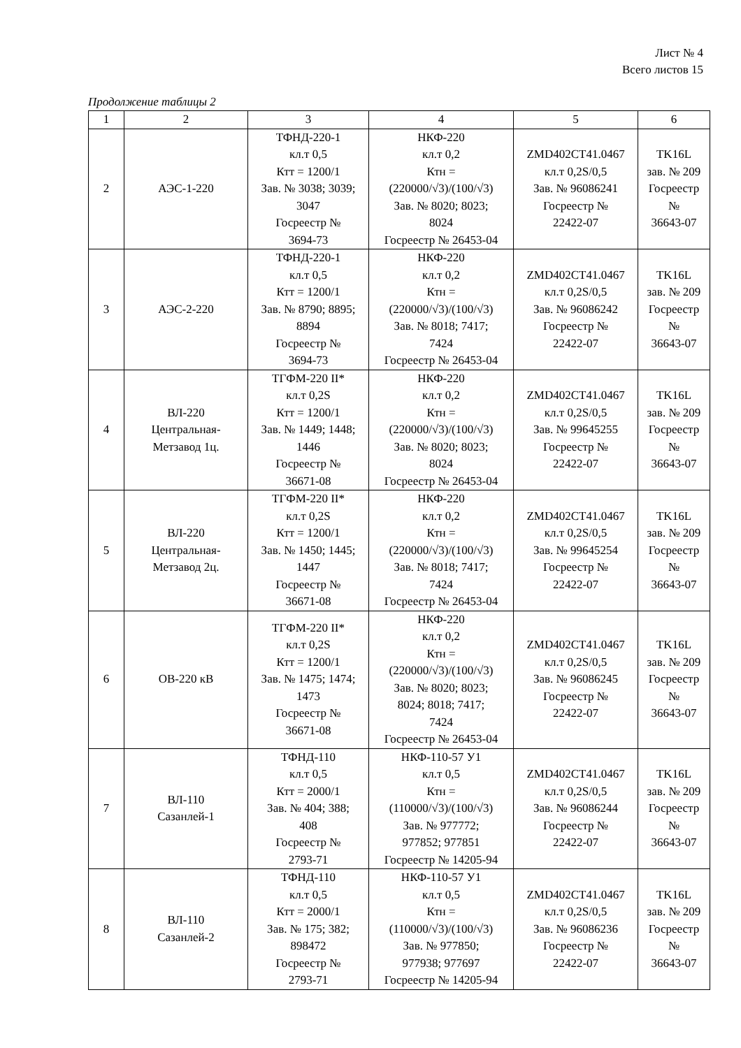Лист № 4
Всего листов 15
Продолжение таблицы 2
| 1 | 2 | 3 | 4 | 5 | 6 |
| --- | --- | --- | --- | --- | --- |
| 2 | АЭС-1-220 | ТФНД-220-1 кл.т 0,5 Ктт = 1200/1 Зав. № 3038; 3039; 3047 Госреестр № 3694-73 | НКФ-220 кл.т 0,2 Ктн = (220000/√3)/(100/√3) Зав. № 8020; 8023; 8024 Госреестр № 26453-04 | ZMD402CT41.0467 кл.т 0,2S/0,5 Зав. № 96086241 Госреестр № 22422-07 | TK16L зав. № 209 Госреестр № 36643-07 |
| 3 | АЭС-2-220 | ТФНД-220-1 кл.т 0,5 Ктт = 1200/1 Зав. № 8790; 8895; 8894 Госреестр № 3694-73 | НКФ-220 кл.т 0,2 Ктн = (220000/√3)/(100/√3) Зав. № 8018; 7417; 7424 Госреестр № 26453-04 | ZMD402CT41.0467 кл.т 0,2S/0,5 Зав. № 96086242 Госреестр № 22422-07 | TK16L зав. № 209 Госреестр № 36643-07 |
| 4 | ВЛ-220 Центральная- Метзавод 1ц. | ТГФМ-220 II* кл.т 0,2S Ктт = 1200/1 Зав. № 1449; 1448; 1446 Госреестр № 36671-08 | НКФ-220 кл.т 0,2 Ктн = (220000/√3)/(100/√3) Зав. № 8020; 8023; 8024 Госреестр № 26453-04 | ZMD402CT41.0467 кл.т 0,2S/0,5 Зав. № 99645255 Госреестр № 22422-07 | TK16L зав. № 209 Госреестр № 36643-07 |
| 5 | ВЛ-220 Центральная- Метзавод 2ц. | ТГФМ-220 II* кл.т 0,2S Ктт = 1200/1 Зав. № 1450; 1445; 1447 Госреестр № 36671-08 | НКФ-220 кл.т 0,2 Ктн = (220000/√3)/(100/√3) Зав. № 8018; 7417; 7424 Госреестр № 26453-04 | ZMD402CT41.0467 кл.т 0,2S/0,5 Зав. № 99645254 Госреестр № 22422-07 | TK16L зав. № 209 Госреестр № 36643-07 |
| 6 | ОВ-220 кВ | ТГФМ-220 II* кл.т 0,2S Ктт = 1200/1 Зав. № 1475; 1474; 1473 Госреестр № 36671-08 | НКФ-220 кл.т 0,2 Ктн = (220000/√3)/(100/√3) Зав. № 8020; 8023; 8024; 8018; 7417; 7424 Госреестр № 26453-04 | ZMD402CT41.0467 кл.т 0,2S/0,5 Зав. № 96086245 Госреестр № 22422-07 | TK16L зав. № 209 Госреестр № 36643-07 |
| 7 | ВЛ-110 Сазанлей-1 | ТФНД-110 кл.т 0,5 Ктт = 2000/1 Зав. № 404; 388; 408 Госреестр № 2793-71 | НКФ-110-57 У1 кл.т 0,5 Ктн = (110000/√3)/(100/√3) Зав. № 977772; 977852; 977851 Госреестр № 14205-94 | ZMD402CT41.0467 кл.т 0,2S/0,5 Зав. № 96086244 Госреестр № 22422-07 | TK16L зав. № 209 Госреестр № 36643-07 |
| 8 | ВЛ-110 Сазанлей-2 | ТФНД-110 кл.т 0,5 Ктт = 2000/1 Зав. № 175; 382; 898472 Госреестр № 2793-71 | НКФ-110-57 У1 кл.т 0,5 Ктн = (110000/√3)/(100/√3) Зав. № 977850; 977938; 977697 Госреестр № 14205-94 | ZMD402CT41.0467 кл.т 0,2S/0,5 Зав. № 96086236 Госреестр № 22422-07 | TK16L зав. № 209 Госреестр № 36643-07 |